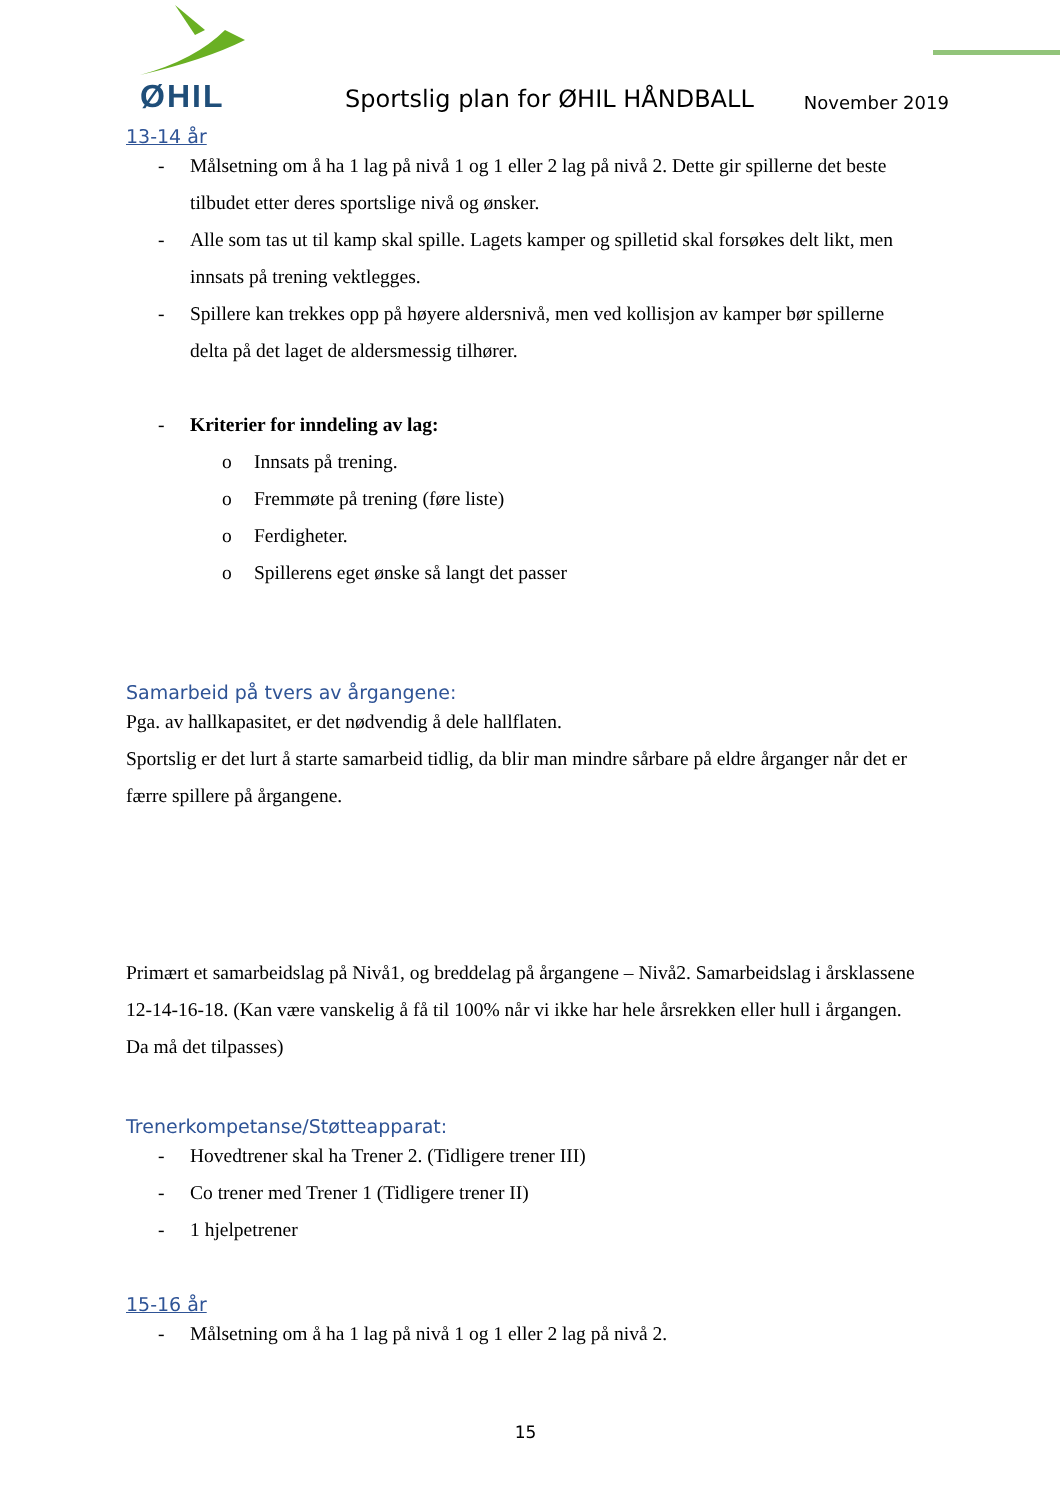ØHIL
Sportslig plan for ØHIL HÅNDBALL
November 2019
13-14 år
- Målsetning om å ha 1 lag på nivå 1 og 1 eller 2 lag på nivå 2. Dette gir spillerne det beste tilbudet etter deres sportslige nivå og ønsker.
- Alle som tas ut til kamp skal spille. Lagets kamper og spilletid skal forsøkes delt likt, men innsats på trening vektlegges.
- Spillere kan trekkes opp på høyere aldersnivå, men ved kollisjon av kamper bør spillerne delta på det laget de aldersmessig tilhører.
- Kriterier for inndeling av lag:
o Innsats på trening.
o Fremmøte på trening (føre liste)
o Ferdigheter.
o Spillerens eget ønske så langt det passer
Samarbeid på tvers av årgangene:
Pga. av hallkapasitet, er det nødvendig å dele hallflaten.
Sportslig er det lurt å starte samarbeid tidlig, da blir man mindre sårbare på eldre årganger når det er færre spillere på årgangene.
Primært et samarbeidslag på Nivå1, og breddelag på årgangene – Nivå2. Samarbeidslag i årsklassene 12-14-16-18. (Kan være vanskelig å få til 100% når vi ikke har hele årsrekken eller hull i årgangen. Da må det tilpasses)
Trenerkompetanse/Støtteapparat:
- Hovedtrener skal ha Trener 2. (Tidligere trener III)
- Co trener med Trener 1 (Tidligere trener II)
- 1 hjelpetrener
15-16 år
- Målsetning om å ha 1 lag på nivå 1 og 1 eller 2 lag på nivå 2.
15